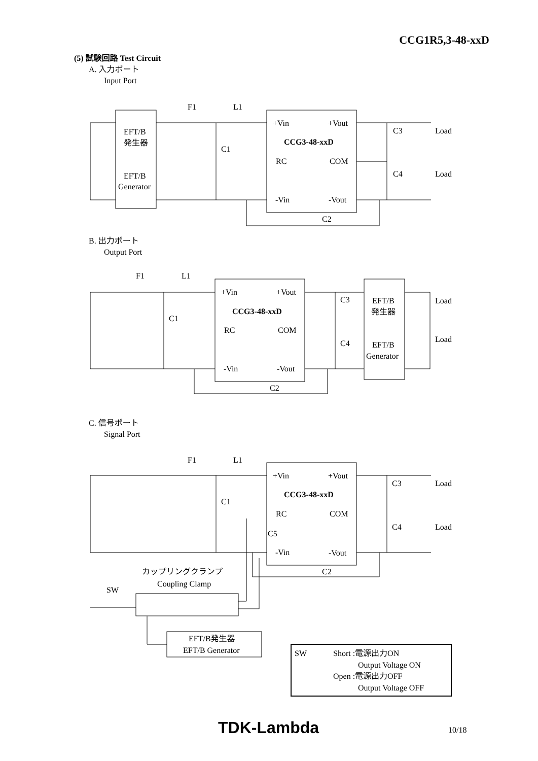CCG1R5,3-48-xxD
(5) 試験回路 Test Circuit
A. 入力ポート
Input Port
EFT/B
発生器
EFT/B
Generator
F1
L1
C1
+Vin
+Vout
CCG3-48-xxD
RC
COM
-Vin
-Vout
C3
C4
Load
Load
C2
B. 出力ポート
Output Port
F1
L1
C1
+Vin
+Vout
CCG3-48-xxD
RC
COM
-Vin
-Vout
C3
C4
EFT/B
発生器
EFT/B
Generator
Load
Load
C2
C. 信号ポート
Signal Port
F1
L1
C1
+Vin
+Vout
CCG3-48-xxD
RC
COM
C5
-Vin
-Vout
C3
C4
Load
Load
C2
カップリングクランプ
Coupling Clamp
SW
EFT/B発生器
EFT/B Generator
SW Short :電源出力ON
Output Voltage ON
Open :電源出力OFF
Output Voltage OFF
TDK-Lambda 10/18